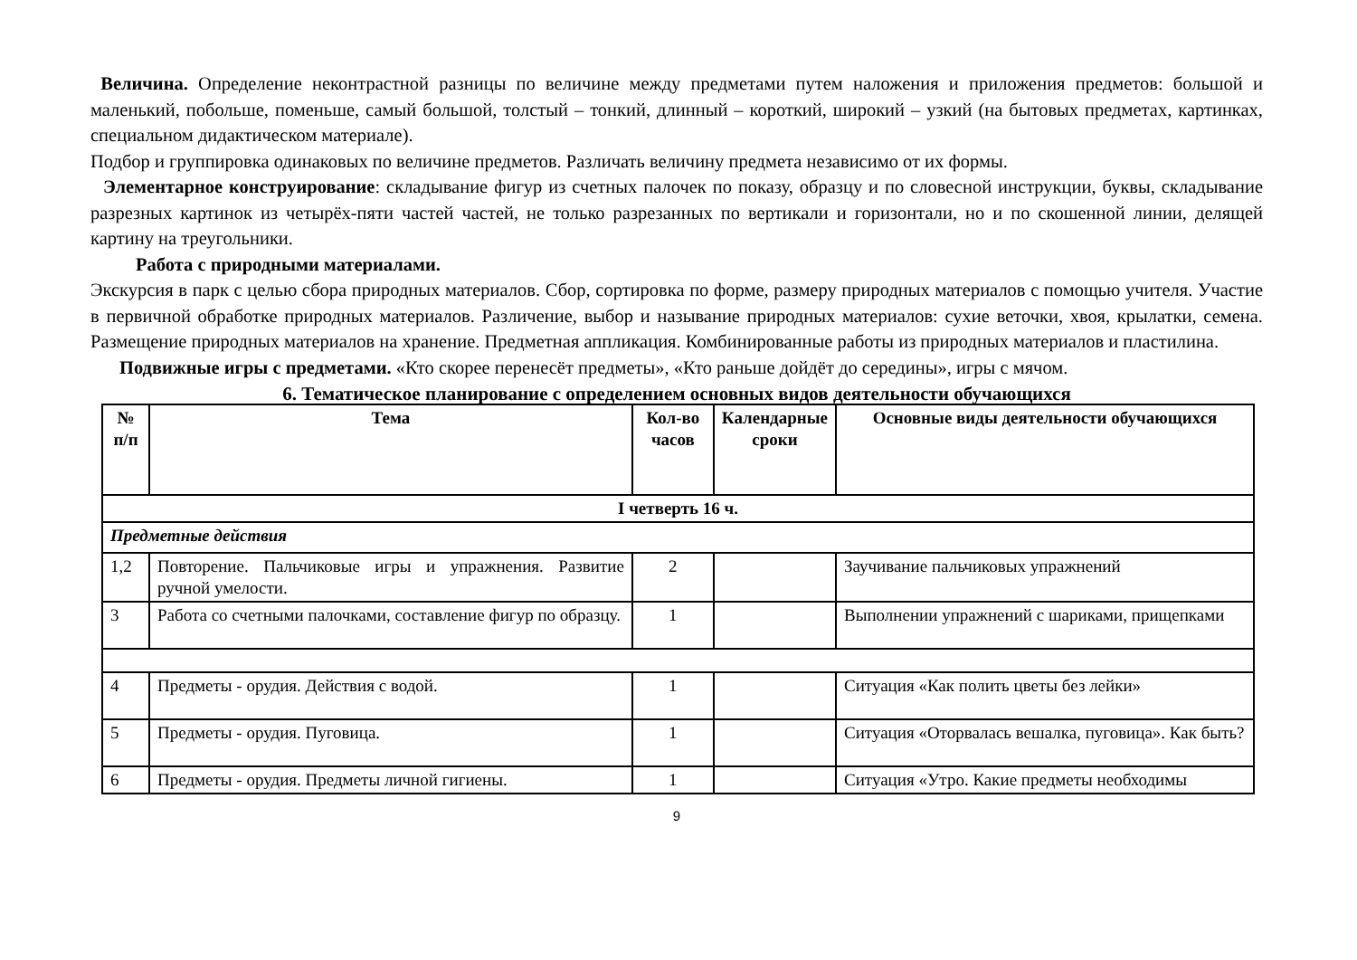Величина. Определение неконтрастной разницы по величине между предметами путем наложения и приложения предметов: большой и маленький, побольше, поменьше, самый большой, толстый – тонкий, длинный – короткий, широкий – узкий (на бытовых предметах, картинках, специальном дидактическом материале).
Подбор и группировка одинаковых по величине предметов. Различать величину предмета независимо от их формы.
Элементарное конструирование: складывание фигур из счетных палочек по показу, образцу и по словесной инструкции, буквы, складывание разрезных картинок из четырёх-пяти частей частей, не только разрезанных по вертикали и горизонтали, но и по скошенной линии, делящей картину на треугольники.
Работа с природными материалами.
Экскурсия в парк с целью сбора природных материалов. Сбор, сортировка по форме, размеру природных материалов с помощью учителя. Участие в первичной обработке природных материалов. Различение, выбор и называние природных материалов: сухие веточки, хвоя, крылатки, семена. Размещение природных материалов на хранение. Предметная аппликация. Комбинированные работы из природных материалов и пластилина.
Подвижные игры с предметами. «Кто скорее перенесёт предметы», «Кто раньше дойдёт до середины», игры с мячом.
6. Тематическое планирование с определением основных видов деятельности обучающихся
| № п/п | Тема | Кол-во часов | Календарные сроки | Основные виды деятельности обучающихся |
| --- | --- | --- | --- | --- |
| I четверть 16 ч. | | | | |
| Предметные действия | | | | |
| 1,2 | Повторение. Пальчиковые игры и упражнения. Развитие ручной умелости. | 2 | | Заучивание пальчиковых упражнений |
| 3 | Работа со счетными палочками, составление фигур по образцу. | 1 | | Выполнении упражнений с шариками, прищепками |
| 4 | Предметы - орудия. Действия с водой. | 1 | | Ситуация «Как полить цветы без лейки» |
| 5 | Предметы - орудия. Пуговица. | 1 | | Ситуация «Оторвалась вешалка, пуговица». Как быть? |
| 6 | Предметы - орудия. Предметы личной гигиены. | 1 | | Ситуация «Утро. Какие предметы необходимы |
9